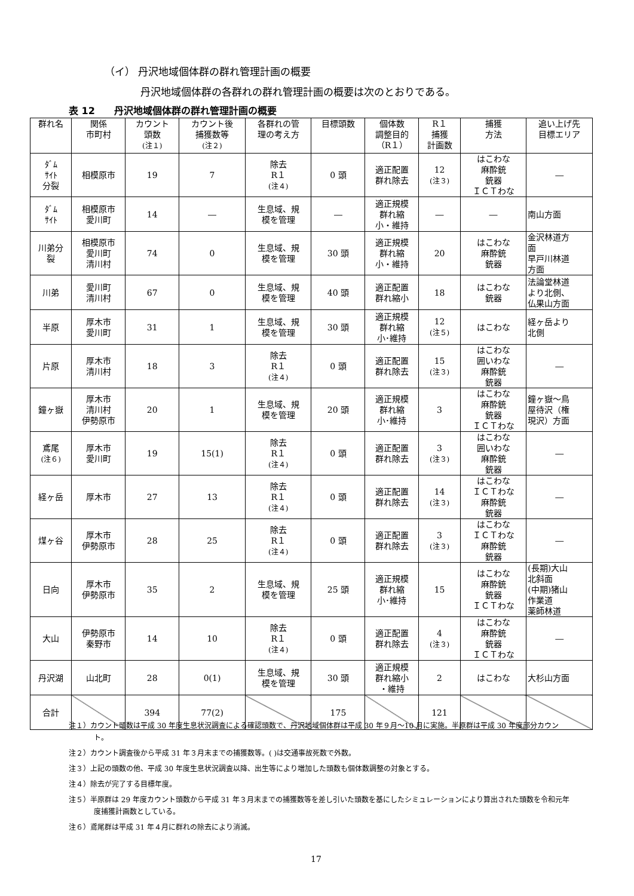（イ） 丹沢地域個体群の群れ管理計画の概要
丹沢地域個体群の各群れの群れ管理計画の概要は次のとおりである。
表 12　　丹沢地域個体群の群れ管理計画の概要
| 群れ名 | 関係 市町村 | カウント 頭数 (注１) | カウント後 捕獲数等 (注２) | 各群れの管 理の考え方 | 目標頭数 | 個体数 調整目的 （R１） | R１ 捕獲 計画数 | 捕獲 方法 | 追い上げ先 目標エリア |
| --- | --- | --- | --- | --- | --- | --- | --- | --- | --- |
| ﾀﾞﾑ ｻｲﾄ 分裂 | 相模原市 | 19 | 7 | 除去 R１ (注４) | 0 頭 | 適正配置 群れ除去 | 12 (注３) | はこわな 麻酔銃 銃器 ＩＣＴわな | ― |
| ﾀﾞﾑ ｻｲﾄ | 相模原市 愛川町 | 14 | ― | 生息域、規 模を管理 | ― | 適正規模 群れ縮 小・維持 | ― | ― | 南山方面 |
| 川弟分 裂 | 相模原市 愛川町 清川村 | 74 | 0 | 生息域、規 模を管理 | 30 頭 | 適正規模 群れ縮 小・維持 | 20 | はこわな 麻酔銃 銃器 | 金沢林道方 面 早戸川林道 方面 |
| 川弟 | 愛川町 清川村 | 67 | 0 | 生息域、規 模を管理 | 40 頭 | 適正配置 群れ縮小 | 18 | はこわな 銃器 | 法論堂林道 より北側、 仏果山方面 |
| 半原 | 厚木市 愛川町 | 31 | 1 | 生息域、規 模を管理 | 30 頭 | 適正規模 群れ縮 小･維持 | 12 (注５) | はこわな | 経ヶ岳より 北側 |
| 片原 | 厚木市 清川村 | 18 | 3 | 除去 R１ (注４) | 0 頭 | 適正配置 群れ除去 | 15 (注３) | はこわな 囲いわな 麻酔銃 銃器 | ― |
| 鐘ヶ嶽 | 厚木市 清川村 伊勢原市 | 20 | 1 | 生息域、規 模を管理 | 20 頭 | 適正規模 群れ縮 小･維持 | 3 | はこわな 麻酔銃 銃器 ＩＣＴわな | 鐘ヶ嶽～鳥 屋待沢（権 現沢）方面 |
| 鳶尾 (注６) | 厚木市 愛川町 | 19 | 15(1) | 除去 R１ (注４) | 0 頭 | 適正配置 群れ除去 | 3 (注３) | はこわな 囲いわな 麻酔銃 銃器 | ― |
| 経ヶ岳 | 厚木市 | 27 | 13 | 除去 R１ (注４) | 0 頭 | 適正配置 群れ除去 | 14 (注３) | はこわな ＩＣＴわな 麻酔銃 銃器 | ― |
| 煤ヶ谷 | 厚木市 伊勢原市 | 28 | 25 | 除去 R１ (注４) | 0 頭 | 適正配置 群れ除去 | 3 (注３) | はこわな ＩＣＴわな 麻酔銃 銃器 | ― |
| 日向 | 厚木市 伊勢原市 | 35 | 2 | 生息域、規 模を管理 | 25 頭 | 適正規模 群れ縮 小･維持 | 15 | はこわな 麻酔銃 銃器 ＩＣＴわな | (長期)大山 北斜面 (中期)猪山 作業道 薬師林道 |
| 大山 | 伊勢原市 秦野市 | 14 | 10 | 除去 R１ (注４) | 0 頭 | 適正配置 群れ除去 | 4 (注３) | はこわな 麻酔銃 銃器 ＩＣＴわな | ― |
| 丹沢湖 | 山北町 | 28 | 0(1) | 生息域、規 模を管理 | 30 頭 | 適正規模 群れ縮小 ・維持 | 2 | はこわな | 大杉山方面 |
| 合計 | | 394 | 77(2) | | 175 | | 121 | | |
注１）カウント頭数は平成 30 年度生息状況調査による確認頭数で、丹沢地域個体群は平成 30 年９月～10 月に実施。半原群は平成 30 年度部分カウント。
注２）カウント調査後から平成 31 年３月末までの捕獲数等。( )は交通事故死数で外数。
注３）上記の頭数の他、平成 30 年度生息状況調査以降、出生等により増加した頭数も個体数調整の対象とする。
注４）除去が完了する目標年度。
注５）半原群は 29 年度カウント頭数から平成 31 年３月末までの捕獲数等を差し引いた頭数を基にしたシミュレーションにより算出された頭数を令和元年度捕獲計画数としている。
注６）鳶尾群は平成 31 年４月に群れの除去により消滅。
17